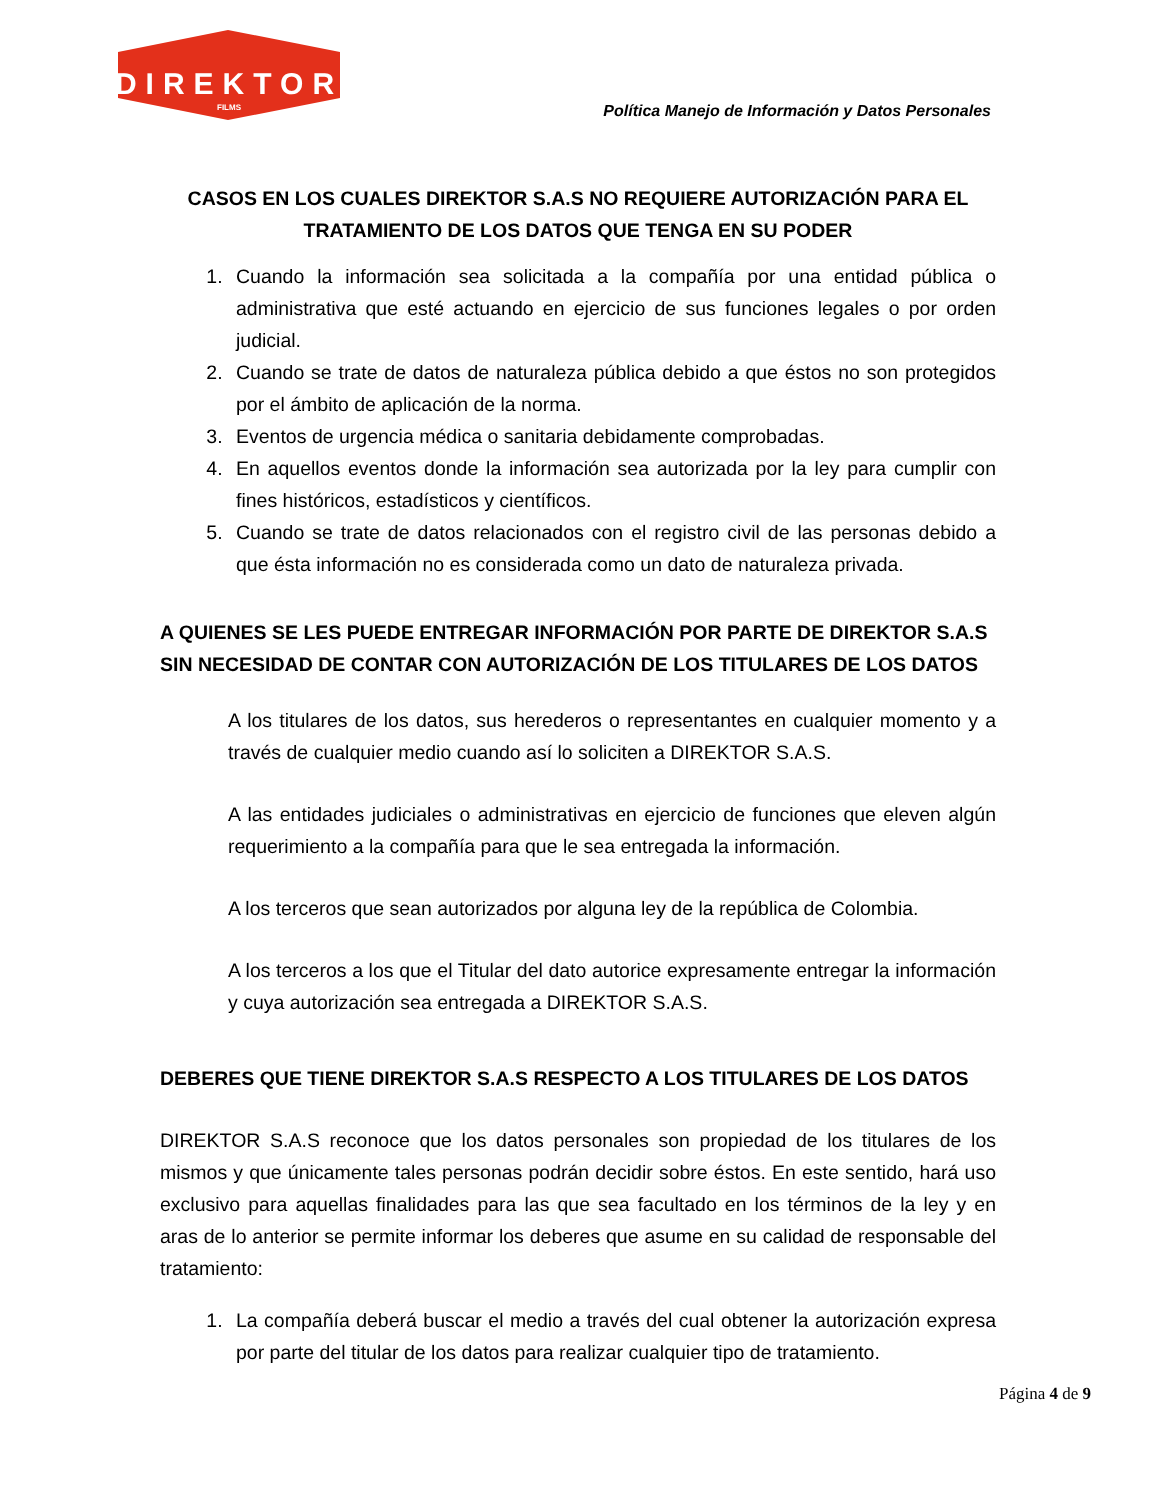DIREKTOR
FILMS
Política Manejo de Información y Datos Personales
CASOS EN LOS CUALES DIREKTOR S.A.S NO REQUIERE AUTORIZACIÓN PARA EL TRATAMIENTO DE LOS DATOS QUE TENGA EN SU PODER
1. Cuando la información sea solicitada a la compañía por una entidad pública o administrativa que esté actuando en ejercicio de sus funciones legales o por orden judicial.
2. Cuando se trate de datos de naturaleza pública debido a que éstos no son protegidos por el ámbito de aplicación de la norma.
3. Eventos de urgencia médica o sanitaria debidamente comprobadas.
4. En aquellos eventos donde la información sea autorizada por la ley para cumplir con fines históricos, estadísticos y científicos.
5. Cuando se trate de datos relacionados con el registro civil de las personas debido a que ésta información no es considerada como un dato de naturaleza privada.
A QUIENES SE LES PUEDE ENTREGAR INFORMACIÓN POR PARTE DE DIREKTOR S.A.S SIN NECESIDAD DE CONTAR CON AUTORIZACIÓN DE LOS TITULARES DE LOS DATOS
A los titulares de los datos, sus herederos o representantes en cualquier momento y a través de cualquier medio cuando así lo soliciten a DIREKTOR S.A.S.
A las entidades judiciales o administrativas en ejercicio de funciones que eleven algún requerimiento a la compañía para que le sea entregada la información.
A los terceros que sean autorizados por alguna ley de la república de Colombia.
A los terceros a los que el Titular del dato autorice expresamente entregar la información y cuya autorización sea entregada a DIREKTOR S.A.S.
DEBERES QUE TIENE DIREKTOR S.A.S RESPECTO A LOS TITULARES DE LOS DATOS
DIREKTOR S.A.S reconoce que los datos personales son propiedad de los titulares de los mismos y que únicamente tales personas podrán decidir sobre éstos. En este sentido, hará uso exclusivo para aquellas finalidades para las que sea facultado en los términos de la ley y en aras de lo anterior se permite informar los deberes que asume en su calidad de responsable del tratamiento:
1. La compañía deberá buscar el medio a través del cual obtener la autorización expresa por parte del titular de los datos para realizar cualquier tipo de tratamiento.
Página 4 de 9